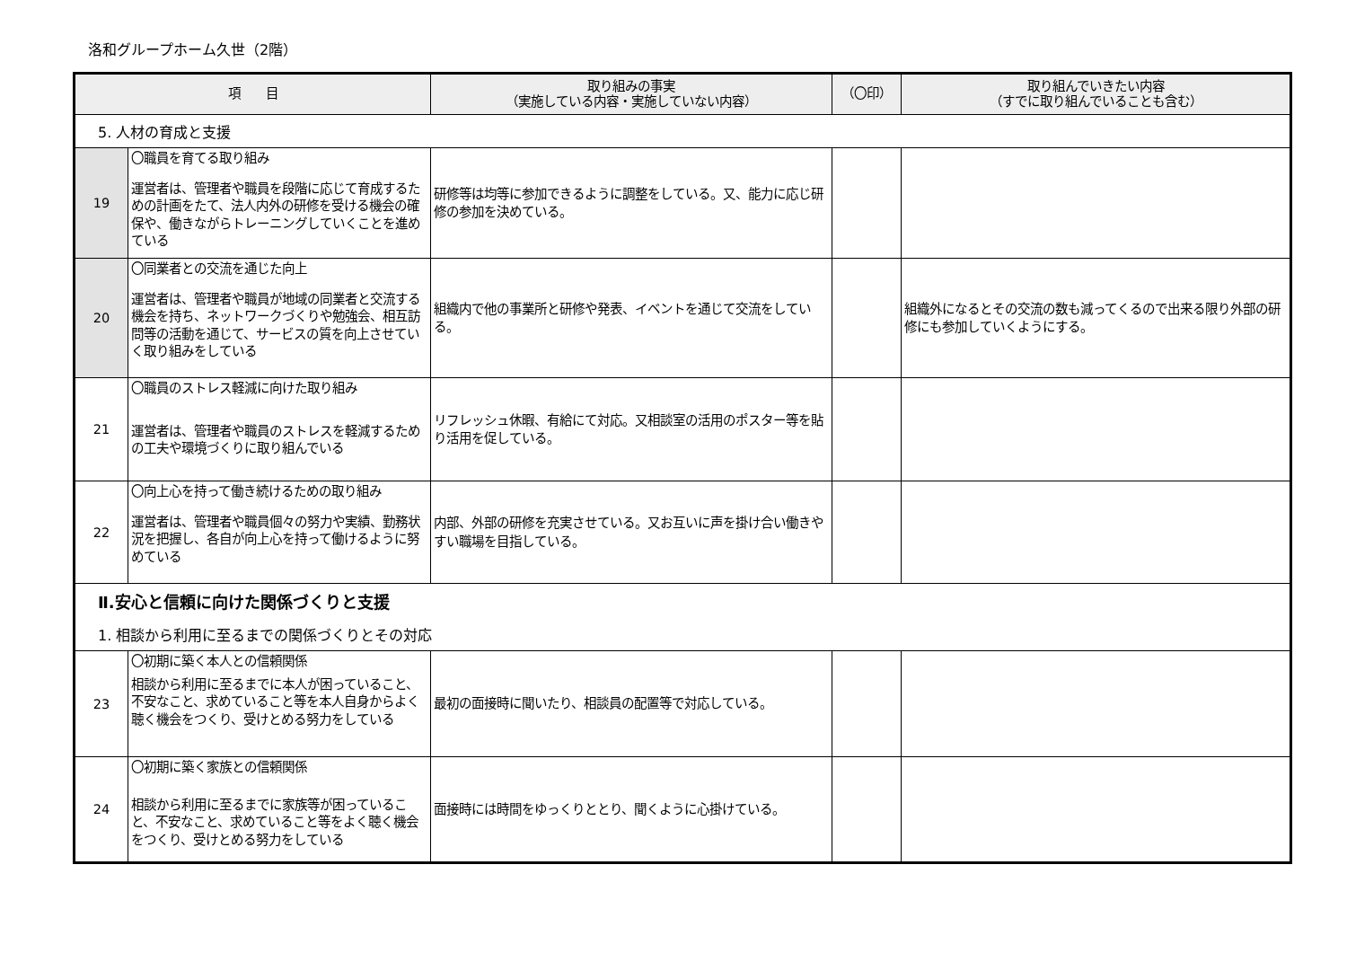洛和グループホーム久世（2階）
| 項 目 | | 取り組みの事実 （実施している内容・実施していない内容） | （〇印） | 取り組んでいきたい内容 （すでに取り組んでいることも含む） |
| --- | --- | --- | --- | --- |
| 5. 人材の育成と支援 | | | | |
| 19 | 〇職員を育てる取り組み 運営者は、管理者や職員を段階に応じて育成するための計画をたて、法人内外の研修を受ける機会の確保や、働きながらトレーニングしていくことを進めている | 研修等は均等に参加できるように調整をしている。又、能力に応じ研修の参加を決めている。 | | |
| 20 | 〇同業者との交流を通じた向上 運営者は、管理者や職員が地域の同業者と交流する機会を持ち、ネットワークづくりや勉強会、相互訪問等の活動を通じて、サービスの質を向上させていく取り組みをしている | 組織内で他の事業所と研修や発表、イベントを通じて交流をしている。 | | 組織外になるとその交流の数も減ってくるので出来る限り外部の研修にも参加していくようにする。 |
| 21 | 〇職員のストレス軽減に向けた取り組み 運営者は、管理者や職員のストレスを軽減するための工夫や環境づくりに取り組んでいる | リフレッシュ休暇、有給にて対応。又相談室の活用のポスター等を貼り活用を促している。 | | |
| 22 | 〇向上心を持って働き続けるための取り組み 運営者は、管理者や職員個々の努力や実績、勤務状況を把握し、各自が向上心を持って働けるように努めている | 内部、外部の研修を充実させている。又お互いに声を掛け合い働きやすい職場を目指している。 | | |
| Ⅱ.安心と信頼に向けた関係づくりと支援 | | | | |
| 1. 相談から利用に至るまでの関係づくりとその対応 | | | | |
| 23 | 〇初期に築く本人との信頼関係 相談から利用に至るまでに本人が困っていること、不安なこと、求めていること等を本人自身からよく聴く機会をつくり、受けとめる努力をしている | 最初の面接時に聞いたり、相談員の配置等で対応している。 | | |
| 24 | 〇初期に築く家族との信頼関係 相談から利用に至るまでに家族等が困っていること、不安なこと、求めていること等をよく聴く機会をつくり、受けとめる努力をしている | 面接時には時間をゆっくりととり、聞くように心掛けている。 | | |